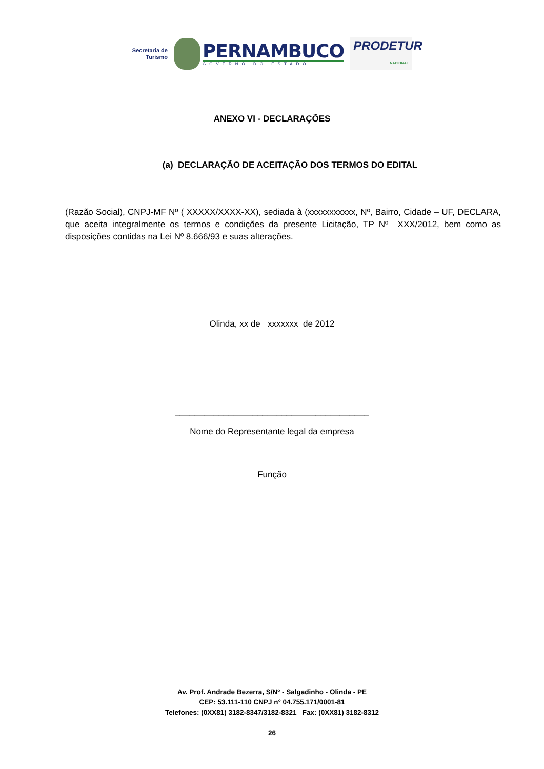Secretaria de
Turismo
PERNAMBUCO
GOVERNO DO ESTADO
PRODETUR
NACIONAL
ANEXO VI - DECLARAÇÕES
(a) DECLARAÇÃO DE ACEITAÇÃO DOS TERMOS DO EDITAL
(Razão Social), CNPJ-MF Nº ( XXXXX/XXXX-XX), sediada à (xxxxxxxxxxx, Nº, Bairro, Cidade – UF, DECLARA, que aceita integralmente os termos e condições da presente Licitação, TP Nº XXX/2012, bem como as disposições contidas na Lei Nº 8.666/93 e suas alterações.
Olinda, xx de xxxxxxx de 2012
________________________________________
Nome do Representante legal da empresa
Função
Av. Prof. Andrade Bezerra, S/Nº - Salgadinho - Olinda - PE
CEP: 53.111-110 CNPJ n° 04.755.171/0001-81
Telefones: (0XX81) 3182-8347/3182-8321 Fax: (0XX81) 3182-8312
26